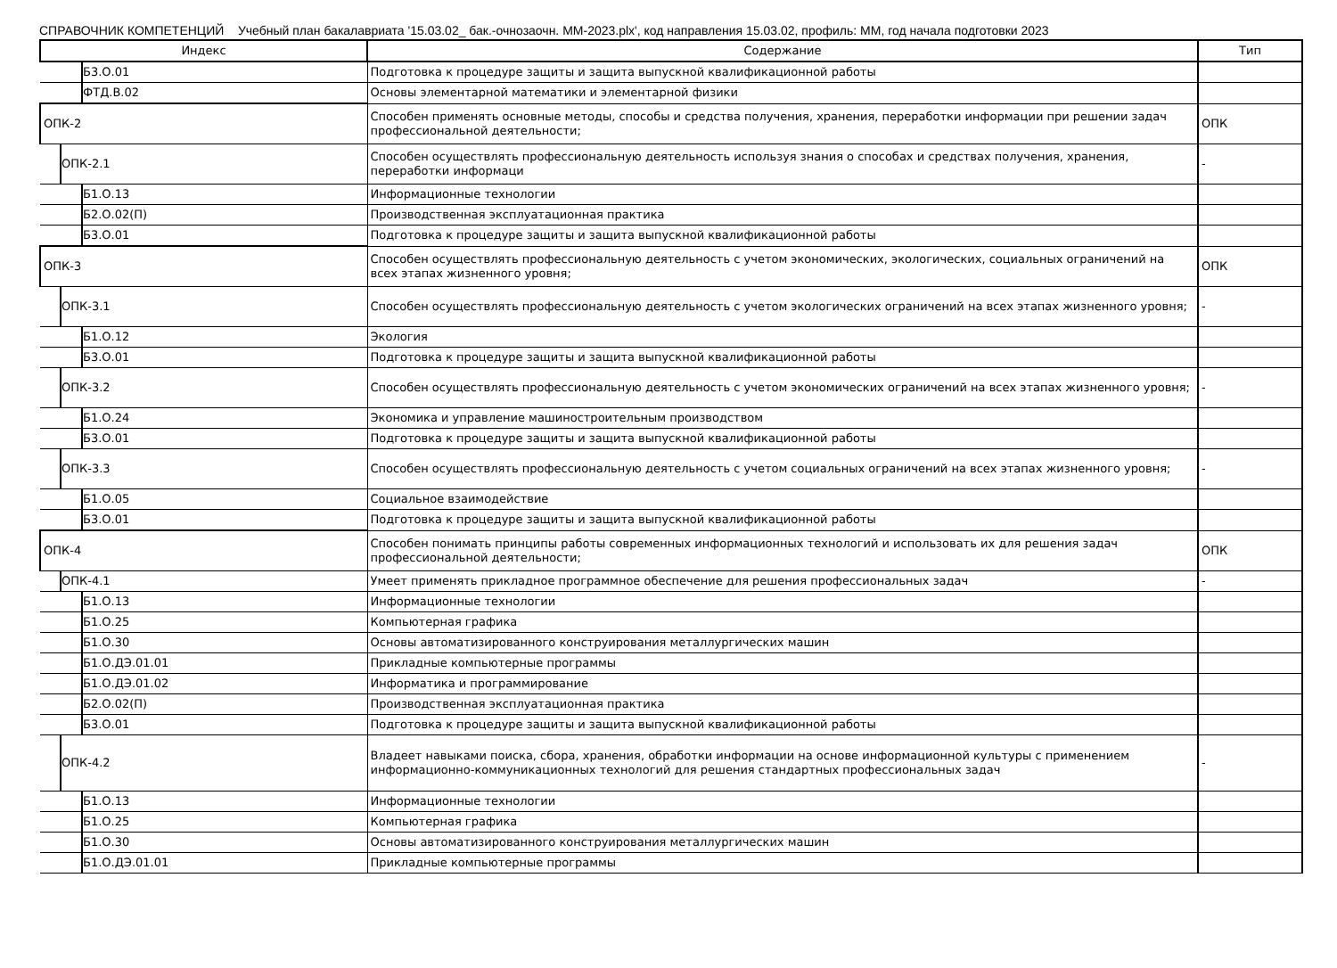СПРАВОЧНИК КОМПЕТЕНЦИЙ Учебный план бакалавриата '15.03.02_ бак.-очнозаочн. ММ-2023.plx', код направления 15.03.02, профиль: ММ, год начала подготовки 2023
| Индекс | Содержание | Тип |
| --- | --- | --- |
| Б3.О.01 | Подготовка к процедуре защиты и защита выпускной квалификационной работы | |
| ФТД.В.02 | Основы элементарной математики и элементарной физики | |
| ОПК-2 | Способен применять основные методы, способы и средства получения, хранения, переработки информации при решении задач профессиональной деятельности; | ОПК |
| ОПК-2.1 | Способен осуществлять профессиональную деятельность используя знания о способах и средствах получения, хранения, переработки информаци | - |
| Б1.О.13 | Информационные технологии | |
| Б2.О.02(П) | Производственная эксплуатационная практика | |
| Б3.О.01 | Подготовка к процедуре защиты и защита выпускной квалификационной работы | |
| ОПК-3 | Способен осуществлять профессиональную деятельность с учетом экономических, экологических, социальных ограничений на всех этапах жизненного уровня; | ОПК |
| ОПК-3.1 | Способен осуществлять профессиональную деятельность с учетом экологических ограничений на всех этапах жизненного уровня; | - |
| Б1.О.12 | Экология | |
| Б3.О.01 | Подготовка к процедуре защиты и защита выпускной квалификационной работы | |
| ОПК-3.2 | Способен осуществлять профессиональную деятельность с учетом экономических ограничений на всех этапах жизненного уровня; | - |
| Б1.О.24 | Экономика и управление машиностроительным производством | |
| Б3.О.01 | Подготовка к процедуре защиты и защита выпускной квалификационной работы | |
| ОПК-3.3 | Способен осуществлять профессиональную деятельность с учетом социальных ограничений на всех этапах жизненного уровня; | - |
| Б1.О.05 | Социальное взаимодействие | |
| Б3.О.01 | Подготовка к процедуре защиты и защита выпускной квалификационной работы | |
| ОПК-4 | Способен понимать принципы работы современных информационных технологий и использовать их для решения задач профессиональной деятельности; | ОПК |
| ОПК-4.1 | Умеет применять прикладное программное обеспечение для решения профессиональных задач | - |
| Б1.О.13 | Информационные технологии | |
| Б1.О.25 | Компьютерная графика | |
| Б1.О.30 | Основы автоматизированного конструирования металлургических машин | |
| Б1.О.ДЭ.01.01 | Прикладные компьютерные программы | |
| Б1.О.ДЭ.01.02 | Информатика и программирование | |
| Б2.О.02(П) | Производственная эксплуатационная практика | |
| Б3.О.01 | Подготовка к процедуре защиты и защита выпускной квалификационной работы | |
| ОПК-4.2 | Владеет навыками поиска, сбора, хранения, обработки информации на основе информационной культуры с применением информационно-коммуникационных технологий для решения стандартных профессиональных задач | - |
| Б1.О.13 | Информационные технологии | |
| Б1.О.25 | Компьютерная графика | |
| Б1.О.30 | Основы автоматизированного конструирования металлургических машин | |
| Б1.О.ДЭ.01.01 | Прикладные компьютерные программы | |